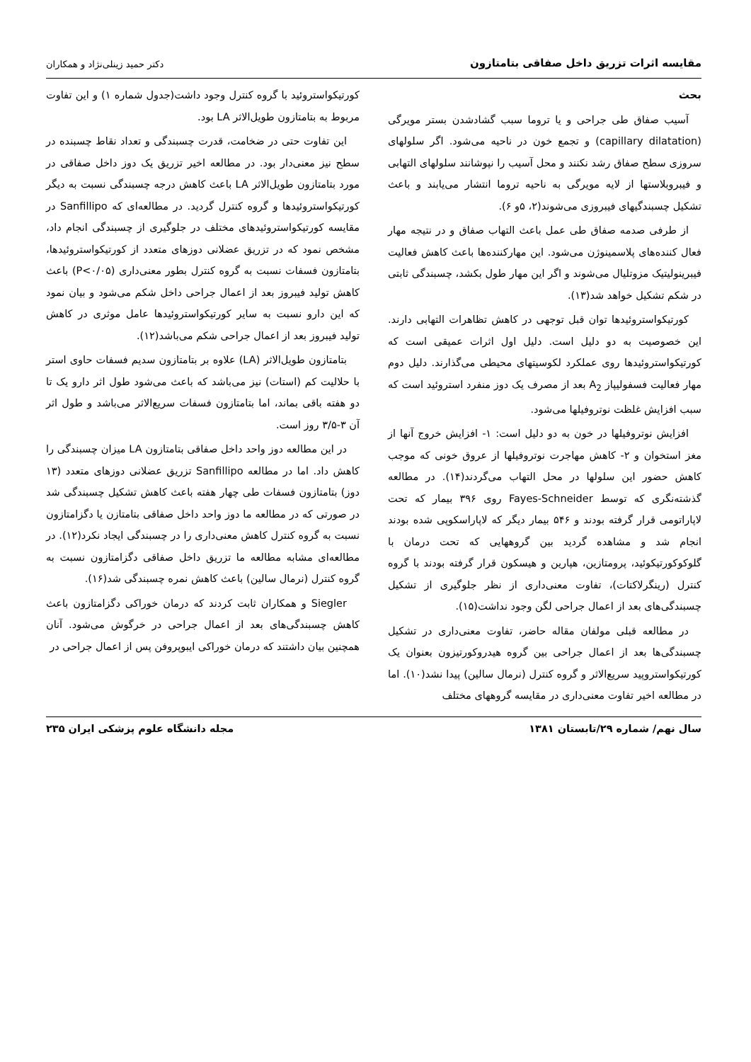مقایسه اثرات تزریق داخل صفاقی بتامتازون دکتر حمید زینلی‌نژاد و همکاران
بحث
آسیب صفاق طی جراحی و یا تروما سبب گشادشدن بستر مویرگی (capillary dilatation) و تجمع خون در ناحیه می‌شود. اگر سلولهای سروزی سطح صفاق رشد نکنند و محل آسیب را نپوشانند سلولهای التهابی و فیبروبلاستها از لایه مویرگی به ناحیه تروما انتشار می‌یابند و باعث تشکیل چسبندگیهای فیبروزی می‌شوند(۲، ۵و ۶).
از طرفی صدمه صفاق طی عمل باعث التهاب صفاق و در نتیجه مهار فعال کننده‌های پلاسمینوژن می‌شود. این مهارکننده‌ها باعث کاهش فعالیت فیبرینولیتیک مزوتلیال می‌شوند و اگر این مهار طول بکشد، چسبندگی ثابتی در شکم تشکیل خواهد شد(۱۳).
کورتیکواستروئیدها توان قبل توجهی در کاهش تظاهرات التهابی دارند. این خصوصیت به دو دلیل است. دلیل اول اثرات عمیقی است که کورتیکواستروئیدها روی عملکرد لکوسیتهای محیطی می‌گذارند. دلیل دوم مهار فعالیت فسفولیپاز A<sub>2</sub> بعد از مصرف یک دوز منفرد استروئید است که سبب افزایش غلظت نوتروفیلها می‌شود.
افزایش نوتروفیلها در خون به دو دلیل است: ۱- افزایش خروج آنها از مغز استخوان و ۲- کاهش مهاجرت نوتروفیلها از عروق خونی که موجب کاهش حضور این سلولها در محل التهاب می‌گردند(۱۴). در مطالعه گذشته‌نگری که توسط Fayes-Schneider روی ۳۹۶ بیمار که تحت لاپاراتومی قرار گرفته بودند و ۵۴۶ بیمار دیگر که لاپاراسکوپی شده بودند انجام شد و مشاهده گردید بین گروههایی که تحت درمان با گلوکوکورتیکوئید، پرومتازین، هپارین و هیسکون قرار گرفته بودند با گروه کنترل (رینگرلاکتات)، تفاوت معنی‌داری از نظر جلوگیری از تشکیل چسبندگی‌های بعد از اعمال جراحی لگن وجود نداشت(۱۵).
در مطالعه قبلی مولفان مقاله حاضر، تفاوت معنی‌داری در تشکیل چسبندگی‌ها بعد از اعمال جراحی بین گروه هیدروکورتیزون بعنوان یک کورتیکواستروپید سریع‌الاثر و گروه کنترل (نرمال سالین) پیدا نشد(۱۰). اما در مطالعه اخیر تفاوت معنی‌داری در مقایسه گروههای مختلف
کورتیکواستروئید با گروه کنترل وجود داشت(جدول شماره ۱) و این تفاوت مربوط به بتامتازون طویل‌الاثر LA بود.
این تفاوت حتی در ضخامت، قدرت چسبندگی و تعداد نقاط چسبنده در سطح نیز معنی‌دار بود. در مطالعه اخیر تزریق یک دوز داخل صفاقی در مورد بتامتازون طویل‌الاثر LA باعث کاهش درجه چسبندگی نسبت به دیگر کورتیکواستروئیدها و گروه کنترل گردید. در مطالعه‌ای که Sanfillipo در مقایسه کورتیکواستروئیدهای مختلف در جلوگیری از چسبندگی انجام داد، مشخص نمود که در تزریق عضلانی دوزهای متعدد از کورتیکواستروئیدها، بتامتازون فسفات نسبت به گروه کنترل بطور معنی‌داری (P<۰/۰۵) باعث کاهش تولید فیبروز بعد از اعمال جراحی داخل شکم می‌شود و بیان نمود که این دارو نسبت به سایر کورتیکواستروئیدها عامل موثری در کاهش تولید فیبروز بعد از اعمال جراحی شکم می‌باشد(۱۲).
بتامتازون طویل‌الاثر (LA) علاوه بر بتامتازون سدیم فسفات حاوی استر با حلالیت کم (استات) نیز می‌باشد که باعث می‌شود طول اثر دارو یک تا دو هفته باقی بماند، اما بتامتازون فسفات سریع‌الاثر می‌باشد و طول اثر آن ۳-۳/۵ روز است.
در این مطالعه دوز واحد داخل صفاقی بتامتازون LA میزان چسبندگی را کاهش داد. اما در مطالعه Sanfillipo تزریق عضلانی دوزهای متعدد (۱۳ دوز) بتامتازون فسفات طی چهار هفته باعث کاهش تشکیل چسبندگی شد در صورتی که در مطالعه ما دوز واحد داخل صفاقی بتامتازن یا دگزامتازون نسبت به گروه کنترل کاهش معنی‌داری را در چسبندگی ایجاد نکرد(۱۲). در مطالعه‌ای مشابه مطالعه ما تزریق داخل صفاقی دگزامتازون نسبت به گروه کنترل (نرمال سالین) باعث کاهش نمره چسبندگی شد(۱۶).
Siegler و همکاران ثابت کردند که درمان خوراکی دگزامتازون باعث کاهش چسبندگی‌های بعد از اعمال جراحی در خرگوش می‌شود. آنان همچنین بیان داشتند که درمان خوراکی ایبوپروفن پس از اعمال جراحی در
سال نهم/ شماره ۲۹/تابستان ۱۳۸۱ مجله دانشگاه علوم پزشکی ایران ۲۳۵